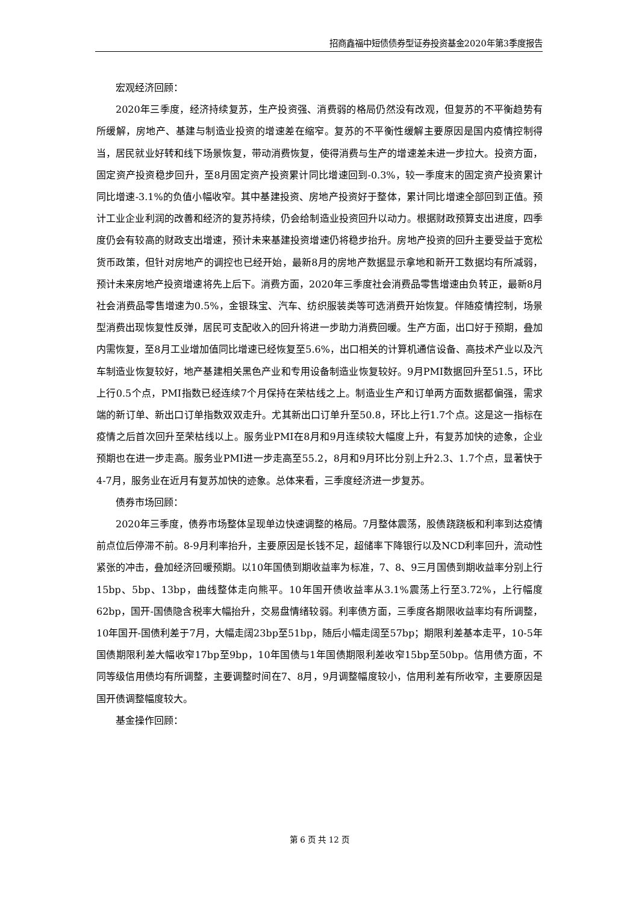招商鑫福中短债债券型证券投资基金2020年第3季度报告
宏观经济回顾：
2020年三季度，经济持续复苏，生产投资强、消费弱的格局仍然没有改观，但复苏的不平衡趋势有所缓解，房地产、基建与制造业投资的增速差在缩窄。复苏的不平衡性缓解主要原因是国内疫情控制得当，居民就业好转和线下场景恢复，带动消费恢复，使得消费与生产的增速差未进一步拉大。投资方面，固定资产投资稳步回升，至8月固定资产投资累计同比增速回到-0.3%，较一季度末的固定资产投资累计同比增速-3.1%的负值小幅收窄。其中基建投资、房地产投资好于整体，累计同比增速全部回到正值。预计工业企业利润的改善和经济的复苏持续，仍会给制造业投资回升以动力。根据财政预算支出进度，四季度仍会有较高的财政支出增速，预计未来基建投资增速仍将稳步抬升。房地产投资的回升主要受益于宽松货币政策，但针对房地产的调控也已经开始，最新8月的房地产数据显示拿地和新开工数据均有所减弱，预计未来房地产投资增速将先上后下。消费方面，2020年三季度社会消费品零售增速由负转正，最新8月社会消费品零售增速为0.5%，金银珠宝、汽车、纺织服装类等可选消费开始恢复。伴随疫情控制，场景型消费出现恢复性反弹，居民可支配收入的回升将进一步助力消费回暖。生产方面，出口好于预期，叠加内需恢复，至8月工业增加值同比增速已经恢复至5.6%，出口相关的计算机通信设备、高技术产业以及汽车制造业恢复较好，地产基建相关黑色产业和专用设备制造业恢复较好。9月PMI数据回升至51.5，环比上行0.5个点，PMI指数已经连续7个月保持在荣枯线之上。制造业生产和订单两方面数据都偏强，需求端的新订单、新出口订单指数双双走升。尤其新出口订单升至50.8，环比上行1.7个点。这是这一指标在疫情之后首次回升至荣枯线以上。服务业PMI在8月和9月连续较大幅度上升，有复苏加快的迹象，企业预期也在进一步走高。服务业PMI进一步走高至55.2，8月和9月环比分别上升2.3、1.7个点，显著快于4-7月，服务业在近月有复苏加快的迹象。总体来看，三季度经济进一步复苏。
债券市场回顾：
2020年三季度，债券市场整体呈现单边快速调整的格局。7月整体震荡，股债跷跷板和利率到达疫情前点位后停滞不前。8-9月利率抬升，主要原因是长钱不足，超储率下降银行以及NCD利率回升，流动性紧张的冲击，叠加经济回暖预期。以10年国债到期收益率为标准，7、8、9三月国债到期收益率分别上行15bp、5bp、13bp，曲线整体走向熊平。10年国开债收益率从3.1%震荡上行至3.72%，上行幅度62bp，国开-国债隐含税率大幅抬升，交易盘情绪较弱。利率债方面，三季度各期限收益率均有所调整，10年国开-国债利差于7月，大幅走阔23bp至51bp，随后小幅走阔至57bp；期限利差基本走平，10-5年国债期限利差大幅收窄17bp至9bp，10年国债与1年国债期限利差收窄15bp至50bp。信用债方面，不同等级信用债均有所调整，主要调整时间在7、8月，9月调整幅度较小，信用利差有所收窄，主要原因是国开债调整幅度较大。
基金操作回顾：
第 6 页 共 12 页